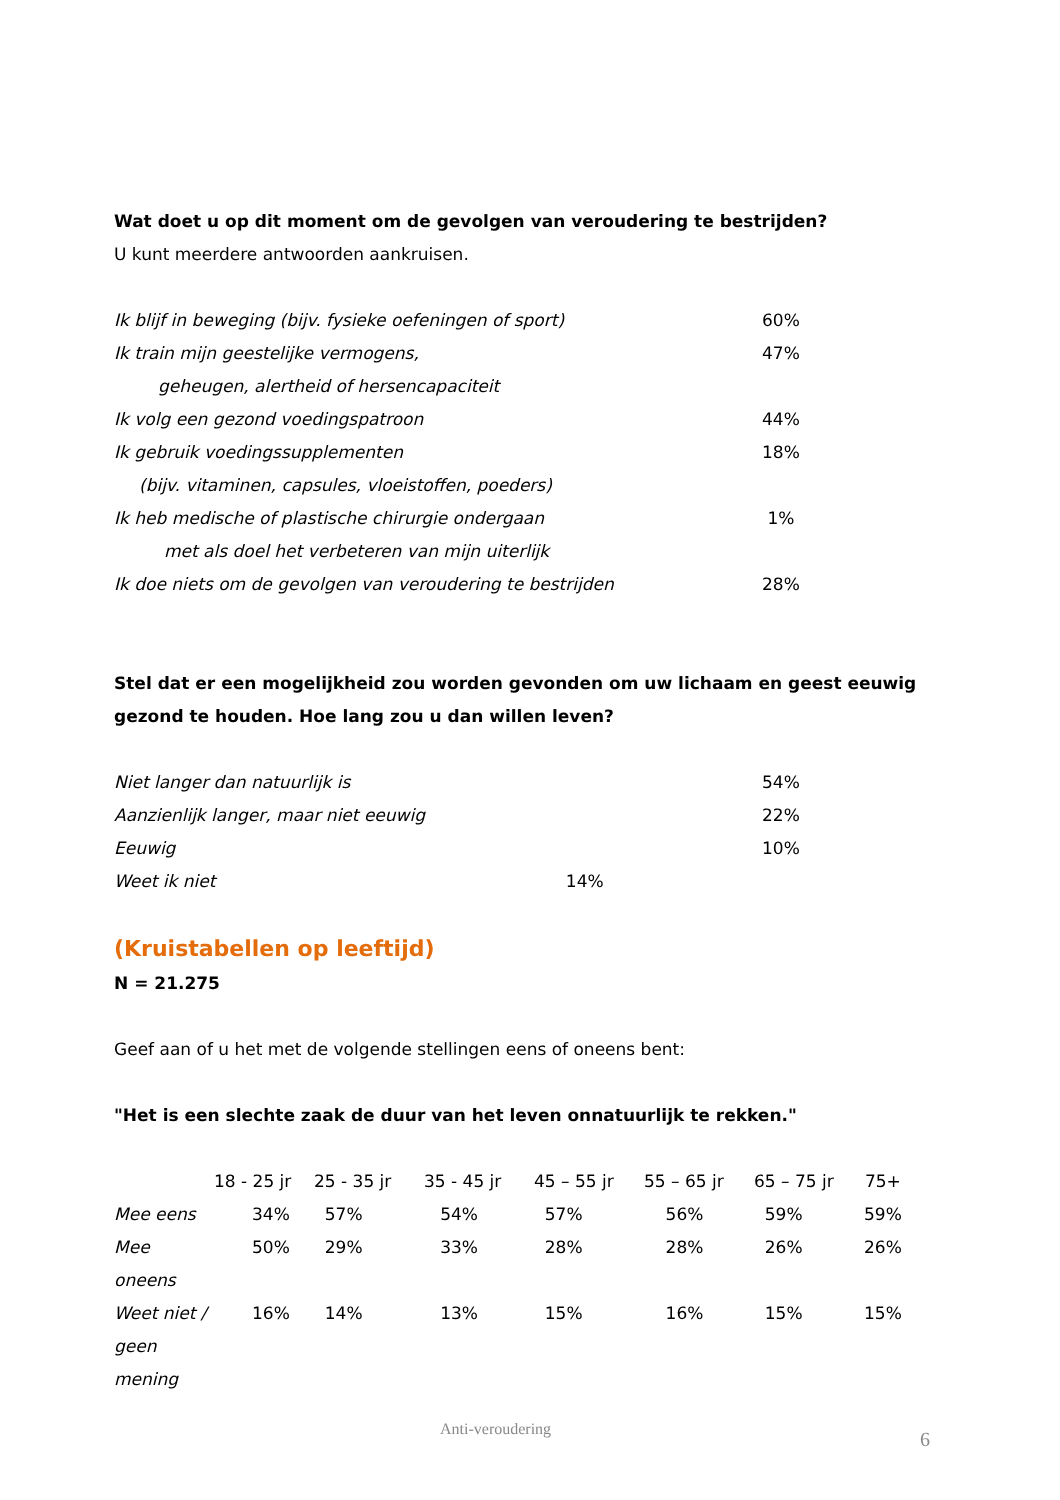Wat doet u op dit moment om de gevolgen van veroudering te bestrijden?
U kunt meerdere antwoorden aankruisen.
| Ik blijf in beweging (bijv. fysieke oefeningen of sport) | 60% |
| Ik train mijn geestelijke vermogens, | 47% |
| geheugen, alertheid of hersencapaciteit | |
| Ik volg een gezond voedingspatroon | 44% |
| Ik gebruik voedingssupplementen | 18% |
| (bijv. vitaminen, capsules, vloeistoffen, poeders) | |
| Ik heb medische of plastische chirurgie ondergaan | 1% |
| met als doel het verbeteren van mijn uiterlijk | |
| Ik doe niets om de gevolgen van veroudering te bestrijden | 28% |
Stel dat er een mogelijkheid zou worden gevonden om uw lichaam en geest eeuwig gezond te houden. Hoe lang zou u dan willen leven?
| Niet langer dan natuurlijk is | 54% |
| Aanzienlijk langer, maar niet eeuwig | 22% |
| Eeuwig | 10% |
| Weet ik niet 14% | |
(Kruistabellen op leeftijd)
N = 21.275
Geef aan of u het met de volgende stellingen eens of oneens bent:
"Het is een slechte zaak de duur van het leven onnatuurlijk te rekken."
| | 18 - 25 jr | 25 - 35 jr | 35 - 45 jr | 45 – 55 jr | 55 – 65 jr | 65 – 75 jr | 75+ |
| --- | --- | --- | --- | --- | --- | --- | --- |
| Mee eens | 34% | 57% | 54% | 57% | 56% | 59% | 59% |
| Mee oneens | 50% | 29% | 33% | 28% | 28% | 26% | 26% |
| Weet niet / geen mening | 16% | 14% | 13% | 15% | 16% | 15% | 15% |
Anti-veroudering 6